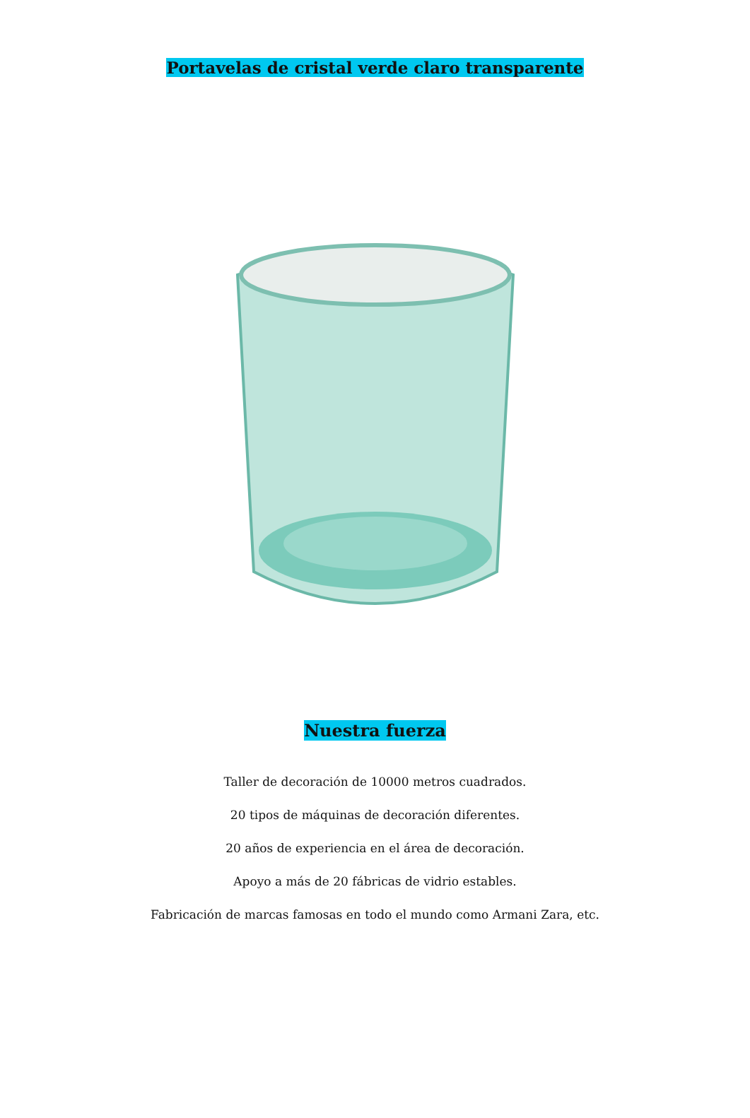Portavelas de cristal verde claro transparente
Nuestra fuerza
Taller de decoración de 10000 metros cuadrados.
20 tipos de máquinas de decoración diferentes.
20 años de experiencia en el área de decoración.
Apoyo a más de 20 fábricas de vidrio estables.
Fabricación de marcas famosas en todo el mundo como Armani Zara, etc.